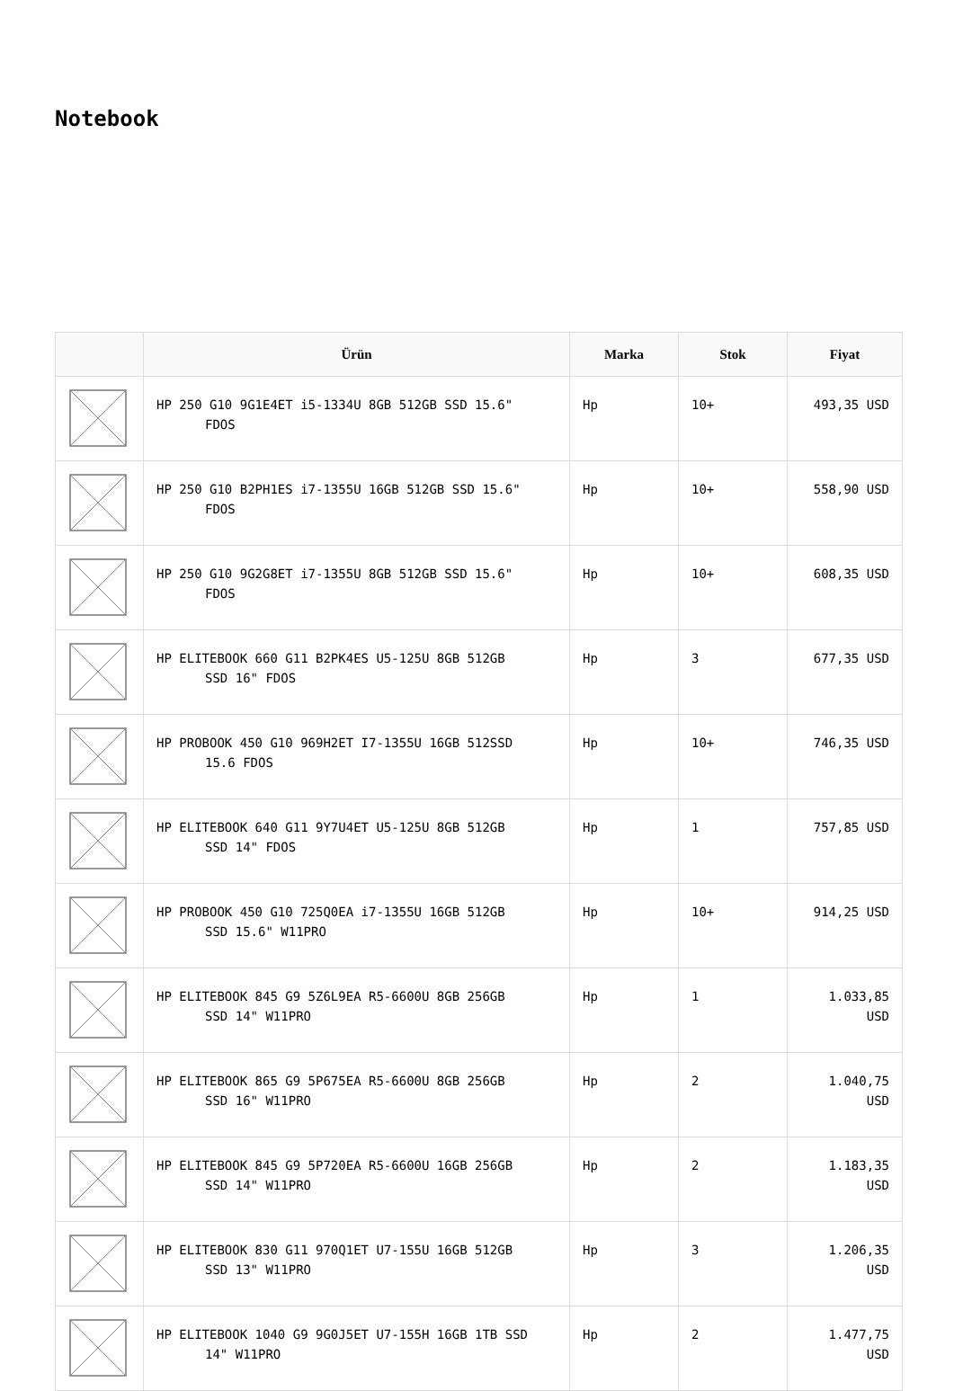Notebook
| | Ürün | Marka | Stok | Fiyat |
| --- | --- | --- | --- | --- |
| | HP 250 G10 9G1E4ET i5-1334U 8GB 512GB SSD 15.6" FDOS | Hp | 10+ | 493,35 USD |
| | HP 250 G10 B2PH1ES i7-1355U 16GB 512GB SSD 15.6" FDOS | Hp | 10+ | 558,90 USD |
| | HP 250 G10 9G2G8ET i7-1355U 8GB 512GB SSD 15.6" FDOS | Hp | 10+ | 608,35 USD |
| | HP ELITEBOOK 660 G11 B2PK4ES U5-125U 8GB 512GB SSD 16" FDOS | Hp | 3 | 677,35 USD |
| | HP PROBOOK 450 G10 969H2ET I7-1355U 16GB 512SSD 15.6 FDOS | Hp | 10+ | 746,35 USD |
| | HP ELITEBOOK 640 G11 9Y7U4ET U5-125U 8GB 512GB SSD 14" FDOS | Hp | 1 | 757,85 USD |
| | HP PROBOOK 450 G10 725Q0EA i7-1355U 16GB 512GB SSD 15.6" W11PRO | Hp | 10+ | 914,25 USD |
| | HP ELITEBOOK 845 G9 5Z6L9EA R5-6600U 8GB 256GB SSD 14" W11PRO | Hp | 1 | 1.033,85 USD |
| | HP ELITEBOOK 865 G9 5P675EA R5-6600U 8GB 256GB SSD 16" W11PRO | Hp | 2 | 1.040,75 USD |
| | HP ELITEBOOK 845 G9 5P720EA R5-6600U 16GB 256GB SSD 14" W11PRO | Hp | 2 | 1.183,35 USD |
| | HP ELITEBOOK 830 G11 970Q1ET U7-155U 16GB 512GB SSD 13" W11PRO | Hp | 3 | 1.206,35 USD |
| | HP ELITEBOOK 1040 G9 9G0J5ET U7-155H 16GB 1TB SSD 14" W11PRO | Hp | 2 | 1.477,75 USD |